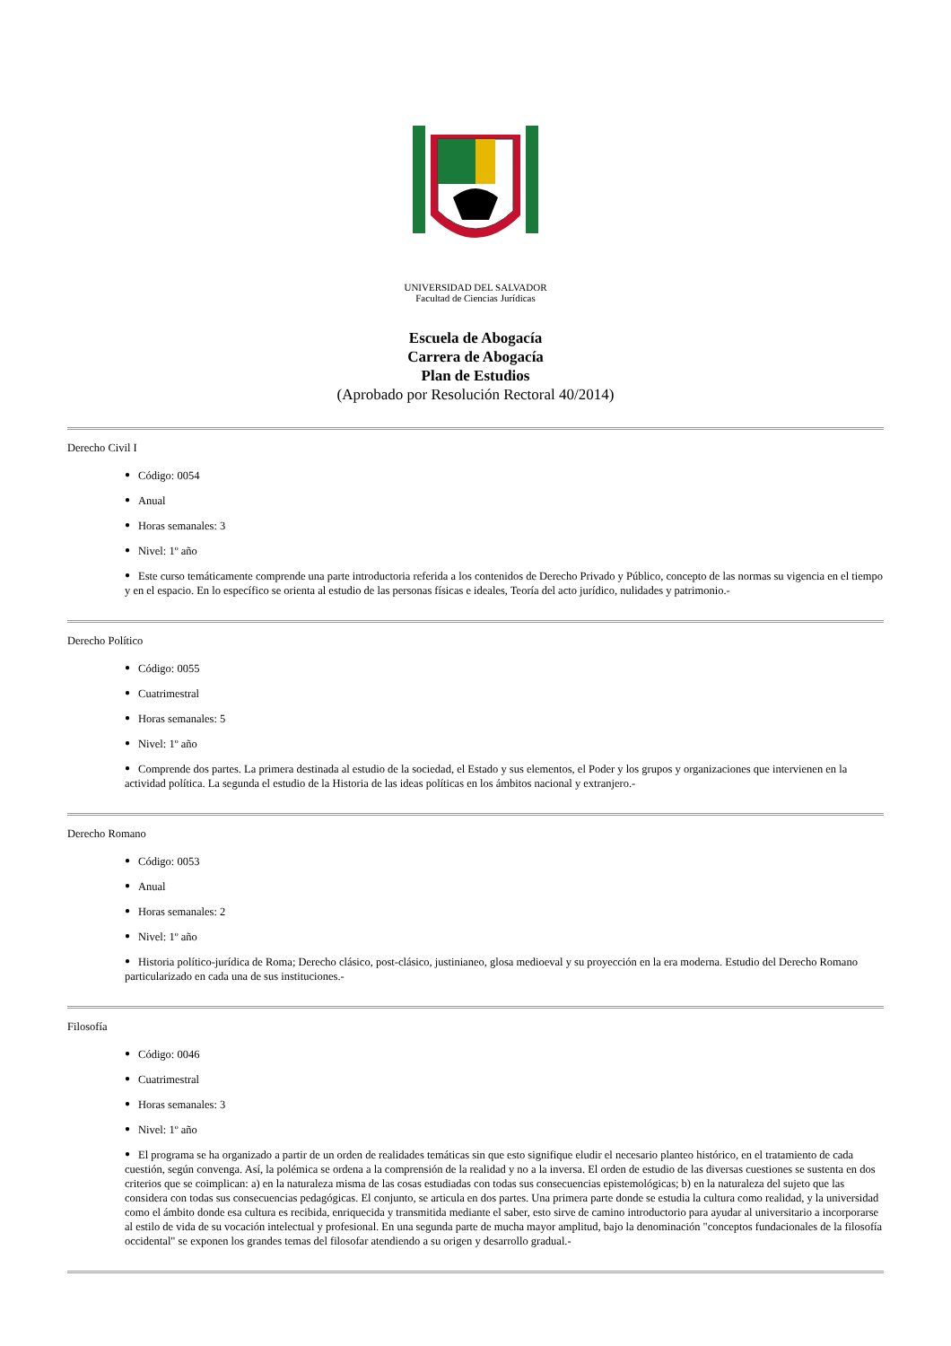UNIVERSIDAD DEL SALVADOR
Facultad de Ciencias Jurídicas
Escuela de Abogacía
Carrera de Abogacía
Plan de Estudios
(Aprobado por Resolución Rectoral 40/2014)
Derecho Civil I
Código: 0054
Anual
Horas semanales: 3
Nivel: 1º año
Este curso temáticamente comprende una parte introductoria referida a los contenidos de Derecho Privado y Público, concepto de las normas su vigencia en el tiempo y en el espacio. En lo específico se orienta al estudio de las personas físicas e ideales, Teoría del acto jurídico, nulidades y patrimonio.-
Derecho Político
Código: 0055
Cuatrimestral
Horas semanales: 5
Nivel: 1º año
Comprende dos partes. La primera destinada al estudio de la sociedad, el Estado y sus elementos, el Poder y los grupos y organizaciones que intervienen en la actividad política. La segunda el estudio de la Historia de las ideas políticas en los ámbitos nacional y extranjero.-
Derecho Romano
Código: 0053
Anual
Horas semanales: 2
Nivel: 1º año
Historia político-jurídica de Roma; Derecho clásico, post-clásico, justinianeo, glosa medioeval y su proyección en la era moderna. Estudio del Derecho Romano particularizado en cada una de sus instituciones.-
Filosofía
Código: 0046
Cuatrimestral
Horas semanales: 3
Nivel: 1º año
El programa se ha organizado a partir de un orden de realidades temáticas sin que esto signifique eludir el necesario planteo histórico, en el tratamiento de cada cuestión, según convenga. Así, la polémica se ordena a la comprensión de la realidad y no a la inversa. El orden de estudio de las diversas cuestiones se sustenta en dos criterios que se coimplican: a) en la naturaleza misma de las cosas estudiadas con todas sus consecuencias epistemológicas; b) en la naturaleza del sujeto que las considera con todas sus consecuencias pedagógicas. El conjunto, se articula en dos partes. Una primera parte donde se estudia la cultura como realidad, y la universidad como el ámbito donde esa cultura es recibida, enriquecida y transmitida mediante el saber, esto sirve de camino introductorio para ayudar al universitario a incorporarse al estilo de vida de su vocación intelectual y profesional. En una segunda parte de mucha mayor amplitud, bajo la denominación "conceptos fundacionales de la filosofía occidental" se exponen los grandes temas del filosofar atendiendo a su origen y desarrollo gradual.-